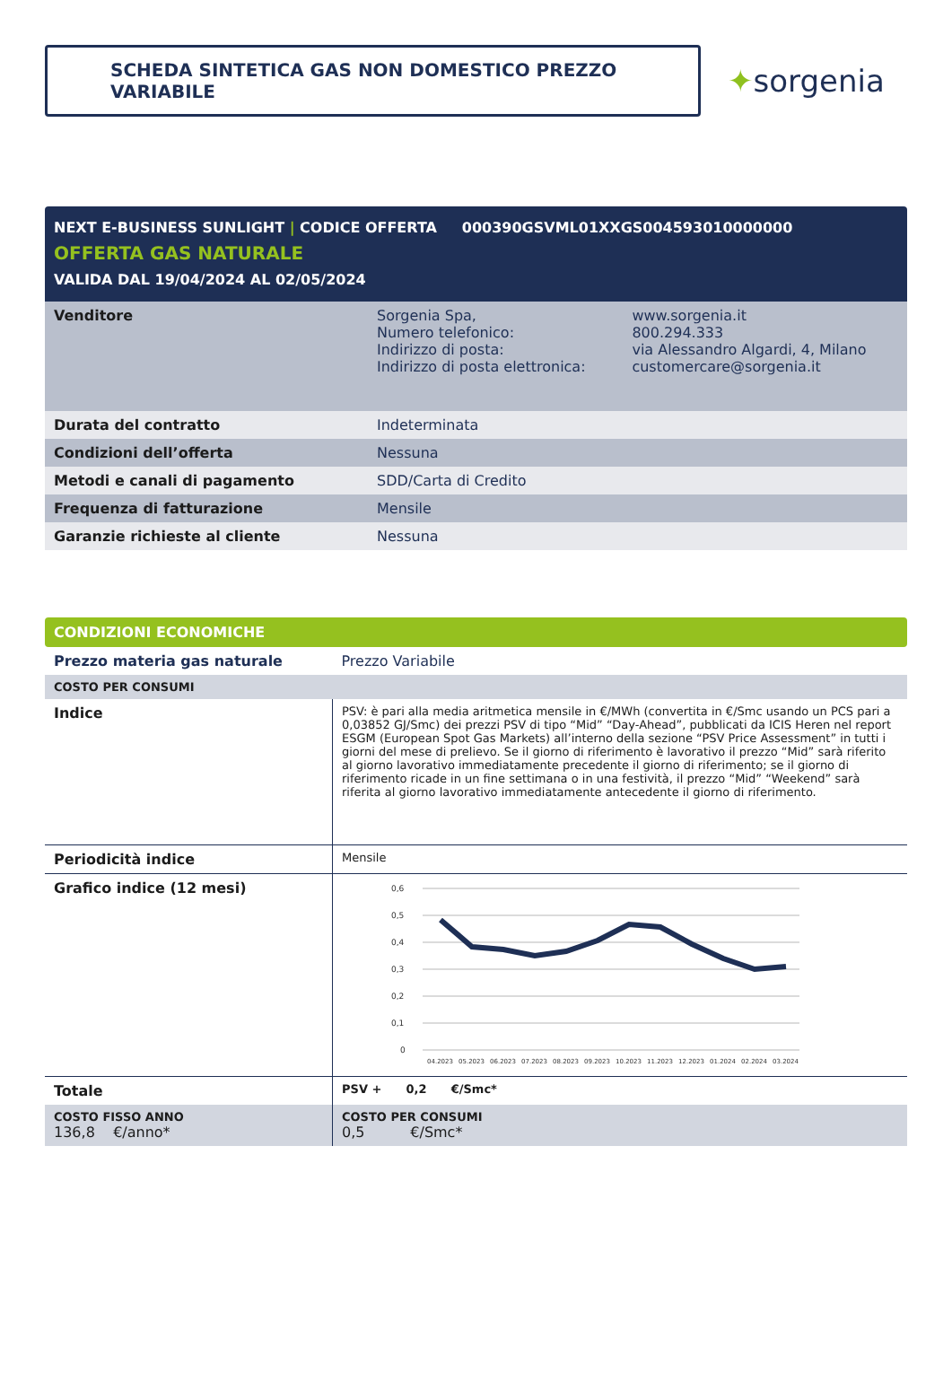SCHEDA SINTETICA GAS NON DOMESTICO PREZZO VARIABILE
✦sorgenia
NEXT E-BUSINESS SUNLIGHT | CODICE OFFERTA 000390GSVML01XXGS004593010000000
OFFERTA GAS NATURALE
VALIDA DAL 19/04/2024 AL 02/05/2024
| Venditore | Sorgenia Spa, Numero telefonico: Indirizzo di posta: Indirizzo di posta elettronica: | www.sorgenia.it 800.294.333 via Alessandro Algardi, 4, Milano customercare@sorgenia.it |
| Durata del contratto | Indeterminata | |
| Condizioni dell’offerta | Nessuna | |
| Metodi e canali di pagamento | SDD/Carta di Credito | |
| Frequenza di fatturazione | Mensile | |
| Garanzie richieste al cliente | Nessuna | |
CONDIZIONI ECONOMICHE
| Prezzo materia gas naturale | Prezzo Variabile |
| COSTO PER CONSUMI | |
| Indice | PSV: è pari alla media aritmetica mensile in €/MWh (convertita in €/Smc usando un PCS pari a 0,03852 GJ/Smc) dei prezzi PSV di tipo “Mid” “Day-Ahead”, pubblicati da ICIS Heren nel report ESGM (European Spot Gas Markets) all’interno della sezione “PSV Price Assessment” in tutti i giorni del mese di prelievo. Se il giorno di riferimento è lavorativo il prezzo “Mid” sarà riferito al giorno lavorativo immediatamente precedente il giorno di riferimento; se il giorno di riferimento ricade in un fine settimana o in una festività, il prezzo “Mid” “Weekend” sarà riferita al giorno lavorativo immediatamente antecedente il giorno di riferimento. |
| Periodicità indice | Mensile |
| Grafico indice (12 mesi) | 0,6 0,5 0,4 0,3 0,2 0,1 0 04.2023 05.2023 06.2023 07.2023 08.2023 09.2023 10.2023 11.2023 12.2023 01.2024 02.2024 03.2024 |
| Totale | PSV + 0,2 €/Smc* |
| COSTO FISSO ANNO 136,8 €/anno* | COSTO PER CONSUMI 0,5 €/Smc* |